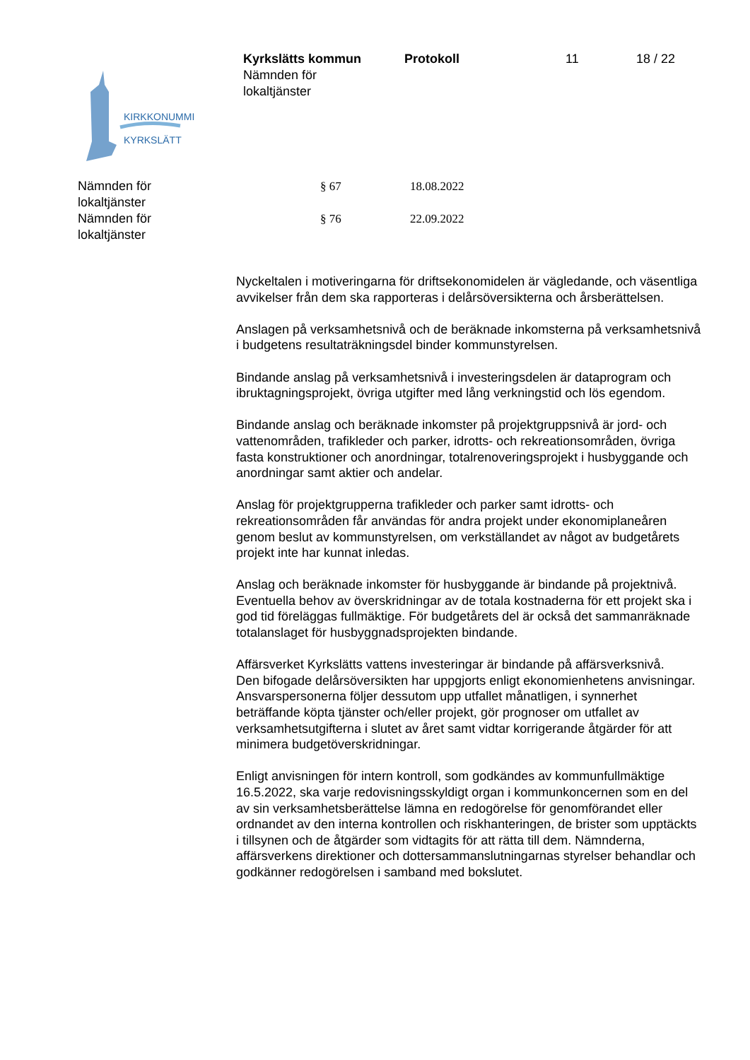Kyrkslätts kommun
Nämnden för
lokaltjänster
Protokoll 11 18 / 22
KIRKKONUMMI
KYRKSLÄTT
Nämnden för
lokaltjänster
§ 67 18.08.2022
Nämnden för
lokaltjänster
§ 76 22.09.2022
Nyckeltalen i motiveringarna för driftsekonomidelen är vägledande, och väsentliga avvikelser från dem ska rapporteras i delårsöversikterna och årsberättelsen.
Anslagen på verksamhetsnivå och de beräknade inkomsterna på verksamhetsnivå i budgetens resultaträkningsdel binder kommunstyrelsen.
Bindande anslag på verksamhetsnivå i investeringsdelen är dataprogram och ibruktagningsprojekt, övriga utgifter med lång verkningstid och lös egendom.
Bindande anslag och beräknade inkomster på projektgruppsnivå är jord- och vattenområden, trafikleder och parker, idrotts- och rekreationsområden, övriga fasta konstruktioner och anordningar, totalrenoveringsprojekt i husbyggande och anordningar samt aktier och andelar.
Anslag för projektgrupperna trafikleder och parker samt idrotts- och rekreationsområden får användas för andra projekt under ekonomiplaneåren genom beslut av kommunstyrelsen, om verkställandet av något av budgetårets projekt inte har kunnat inledas.
Anslag och beräknade inkomster för husbyggande är bindande på projektnivå. Eventuella behov av överskridningar av de totala kostnaderna för ett projekt ska i god tid föreläggas fullmäktige. För budgetårets del är också det sammanräknade totalanslaget för husbyggnadsprojekten bindande.
Affärsverket Kyrkslätts vattens investeringar är bindande på affärsverksnivå.
Den bifogade delårsöversikten har uppgjorts enligt ekonomienhetens anvisningar. Ansvarspersonerna följer dessutom upp utfallet månatligen, i synnerhet beträffande köpta tjänster och/eller projekt, gör prognoser om utfallet av verksamhetsutgifterna i slutet av året samt vidtar korrigerande åtgärder för att minimera budgetöverskridningar.
Enligt anvisningen för intern kontroll, som godkändes av kommunfullmäktige 16.5.2022, ska varje redovisningsskyldigt organ i kommunkoncernen som en del av sin verksamhetsberättelse lämna en redogörelse för genomförandet eller ordnandet av den interna kontrollen och riskhanteringen, de brister som upptäckts i tillsynen och de åtgärder som vidtagits för att rätta till dem. Nämnderna, affärsverkens direktioner och dottersammanslutningarnas styrelser behandlar och godkänner redogörelsen i samband med bokslutet.